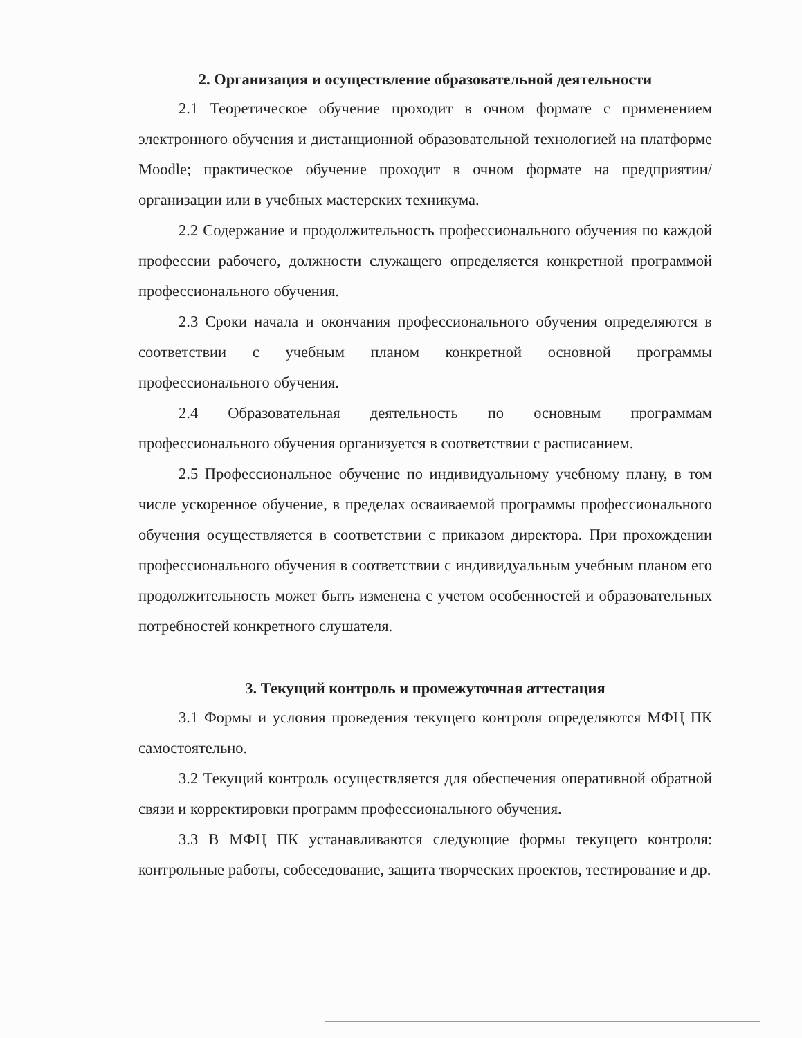2. Организация и осуществление образовательной деятельности
2.1 Теоретическое обучение проходит в очном формате с применением электронного обучения и дистанционной образовательной технологией на платформе Moodle; практическое обучение проходит в очном формате на предприятии/организации или в учебных мастерских техникума.
2.2 Содержание и продолжительность профессионального обучения по каждой профессии рабочего, должности служащего определяется конкретной программой профессионального обучения.
2.3 Сроки начала и окончания профессионального обучения определяются в соответствии с учебным планом конкретной основной программы профессионального обучения.
2.4 Образовательная деятельность по основным программам профессионального обучения организуется в соответствии с расписанием.
2.5 Профессиональное обучение по индивидуальному учебному плану, в том числе ускоренное обучение, в пределах осваиваемой программы профессионального обучения осуществляется в соответствии с приказом директора. При прохождении профессионального обучения в соответствии с индивидуальным учебным планом его продолжительность может быть изменена с учетом особенностей и образовательных потребностей конкретного слушателя.
3. Текущий контроль и промежуточная аттестация
3.1 Формы и условия проведения текущего контроля определяются МФЦ ПК самостоятельно.
3.2 Текущий контроль осуществляется для обеспечения оперативной обратной связи и корректировки программ профессионального обучения.
3.3 В МФЦ ПК устанавливаются следующие формы текущего контроля: контрольные работы, собеседование, защита творческих проектов, тестирование и др.